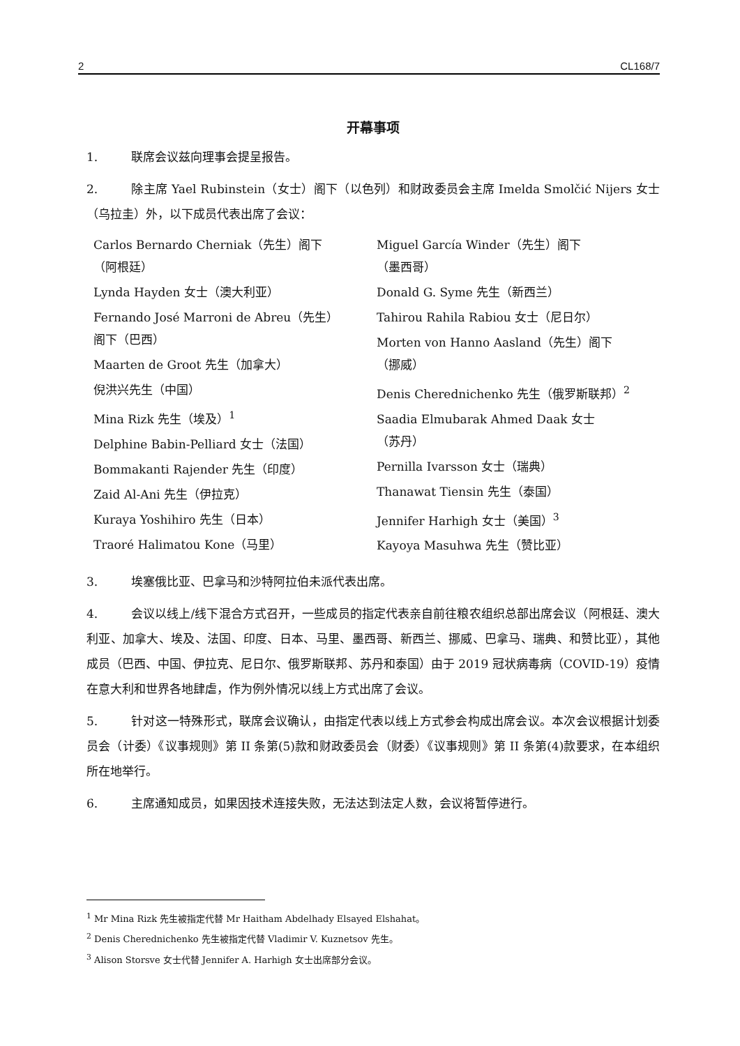2 CL168/7
开幕事项
1. 联席会议兹向理事会提呈报告。
2. 除主席 Yael Rubinstein（女士）阁下（以色列）和财政委员会主席 Imelda Smolčić Nijers 女士（乌拉圭）外，以下成员代表出席了会议：
Carlos Bernardo Cherniak（先生）阁下
（阿根廷）
Lynda Hayden 女士（澳大利亚）
Fernando José Marroni de Abreu（先生）
阁下（巴西）
Maarten de Groot 先生（加拿大）
倪洪兴先生（中国）
Mina Rizk 先生（埃及）<sup>1</sup>
Delphine Babin-Pelliard 女士（法国）
Bommakanti Rajender 先生（印度）
Zaid Al-Ani 先生（伊拉克）
Kuraya Yoshihiro 先生（日本）
Traoré Halimatou Kone（马里）
Miguel García Winder（先生）阁下
（墨西哥）
Donald G. Syme 先生（新西兰）
Tahirou Rahila Rabiou 女士（尼日尔）
Morten von Hanno Aasland（先生）阁下
（挪威）
Denis Cherednichenko 先生（俄罗斯联邦）<sup>2</sup>
Saadia Elmubarak Ahmed Daak 女士
（苏丹）
Pernilla Ivarsson 女士（瑞典）
Thanawat Tiensin 先生（泰国）
Jennifer Harhigh 女士（美国）<sup>3</sup>
Kayoya Masuhwa 先生（赞比亚）
3. 埃塞俄比亚、巴拿马和沙特阿拉伯未派代表出席。
4. 会议以线上/线下混合方式召开，一些成员的指定代表亲自前往粮农组织总部出席会议（阿根廷、澳大利亚、加拿大、埃及、法国、印度、日本、马里、墨西哥、新西兰、挪威、巴拿马、瑞典、和赞比亚），其他成员（巴西、中国、伊拉克、尼日尔、俄罗斯联邦、苏丹和泰国）由于 2019 冠状病毒病（COVID-19）疫情在意大利和世界各地肆虐，作为例外情况以线上方式出席了会议。
5. 针对这一特殊形式，联席会议确认，由指定代表以线上方式参会构成出席会议。本次会议根据计划委员会（计委）《议事规则》第 II 条第(5)款和财政委员会（财委）《议事规则》第 II 条第(4)款要求，在本组织所在地举行。
6. 主席通知成员，如果因技术连接失败，无法达到法定人数，会议将暂停进行。
<sup>1</sup> Mr Mina Rizk 先生被指定代替 Mr Haitham Abdelhady Elsayed Elshahat。
<sup>2</sup> Denis Cherednichenko 先生被指定代替 Vladimir V. Kuznetsov 先生。
<sup>3</sup> Alison Storsve 女士代替 Jennifer A. Harhigh 女士出席部分会议。